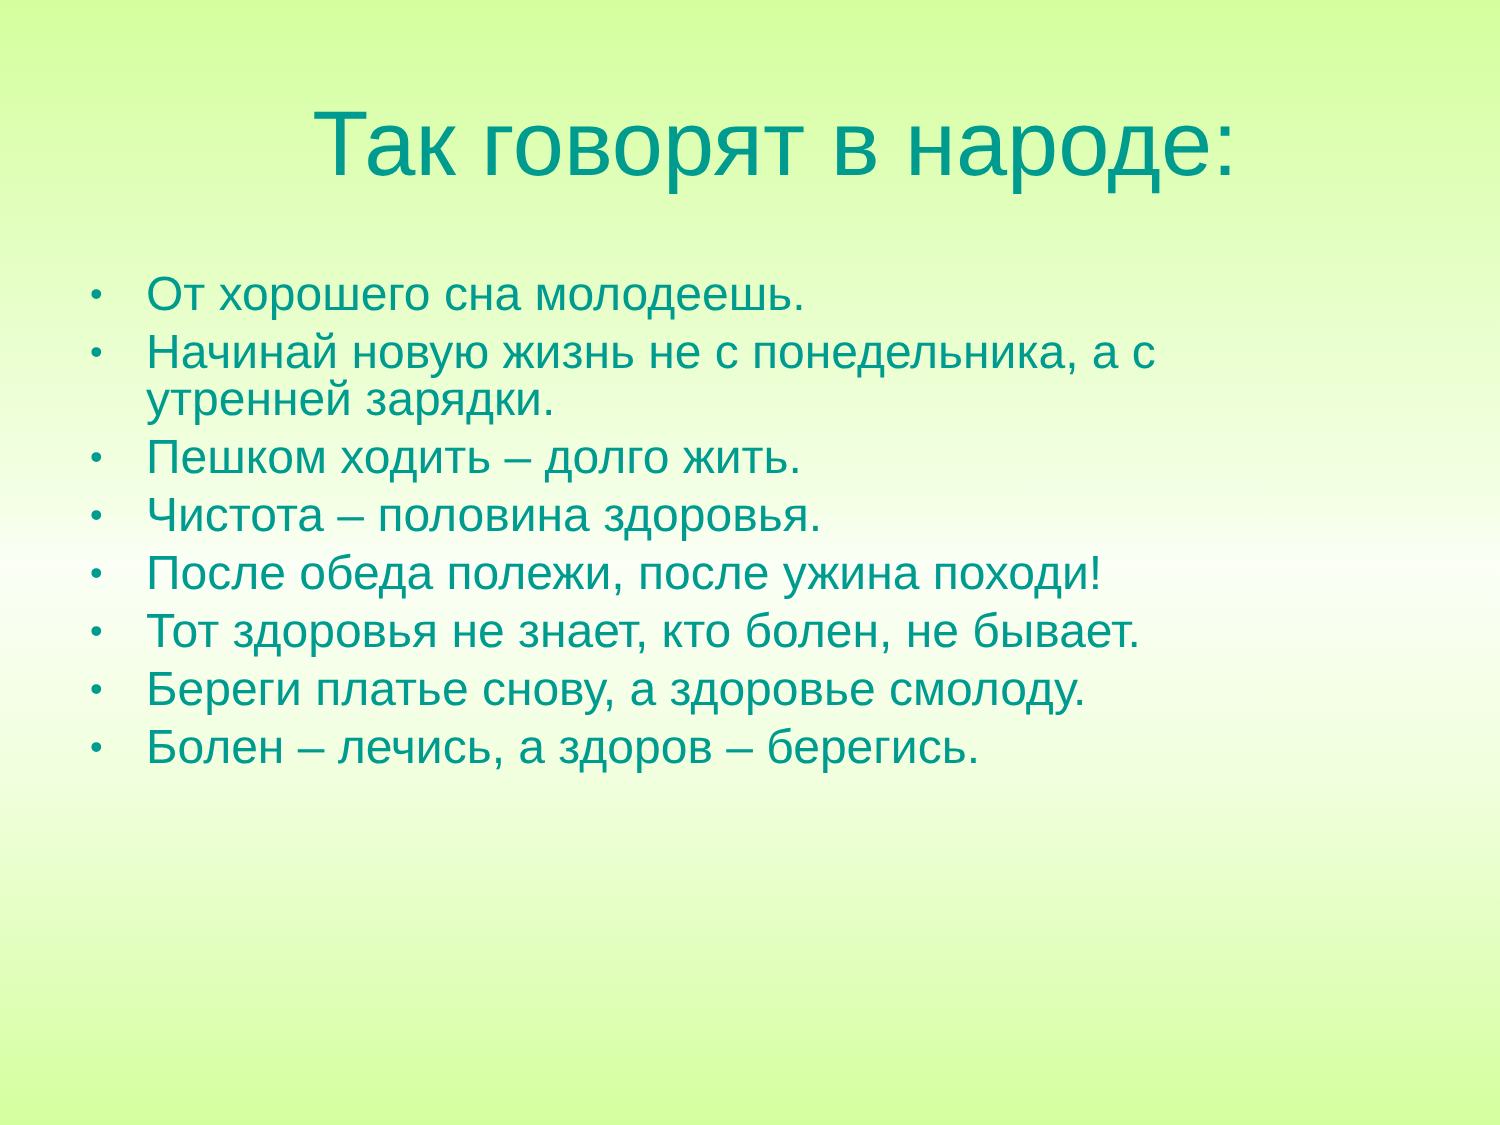Так говорят в народе:
• От хорошего сна молодеешь.
• Начинай новую жизнь не с понедельника, а с утренней зарядки.
• Пешком ходить – долго жить.
• Чистота – половина здоровья.
• После обеда полежи, после ужина походи!
• Тот здоровья не знает, кто болен, не бывает.
• Береги платье снову, а здоровье смолоду.
• Болен – лечись, а здоров – берегись.